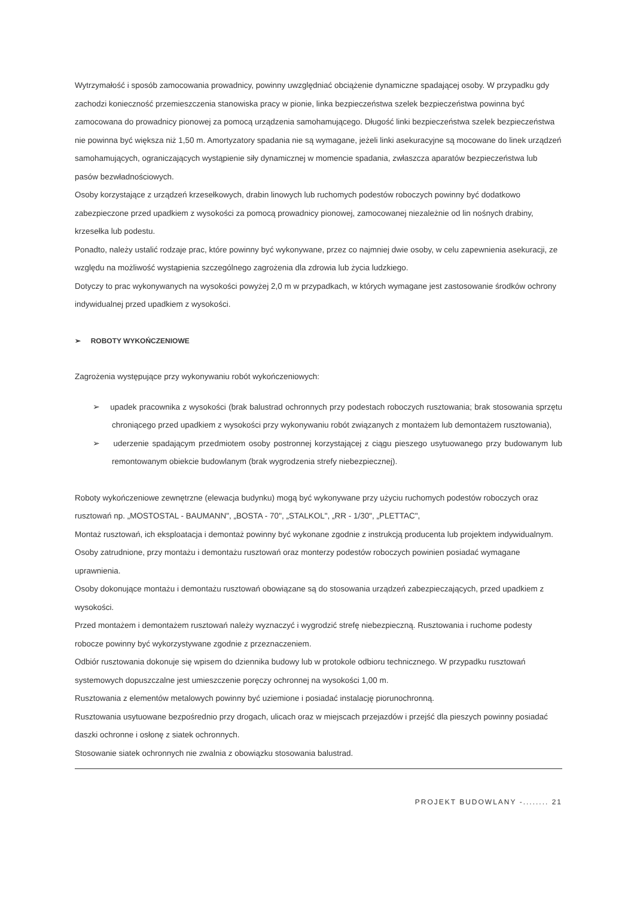Wytrzymałość i sposób zamocowania prowadnicy, powinny uwzględniać obciążenie dynamiczne spadającej osoby. W przypadku gdy zachodzi konieczność przemieszczenia stanowiska pracy w pionie, linka bezpieczeństwa szelek bezpieczeństwa powinna być zamocowana do prowadnicy pionowej za pomocą urządzenia samohamującego. Długość linki bezpieczeństwa szelek bezpieczeństwa nie powinna być większa niż 1,50 m. Amortyzatory spadania nie są wymagane, jeżeli linki asekuracyjne są mocowane do linek urządzeń samohamujących, ograniczających wystąpienie siły dynamicznej w momencie spadania, zwłaszcza aparatów bezpieczeństwa lub pasów bezwładnościowych.
Osoby korzystające z urządzeń krzesełkowych, drabin linowych lub ruchomych podestów roboczych powinny być dodatkowo zabezpieczone przed upadkiem z wysokości za pomocą prowadnicy pionowej, zamocowanej niezależnie od lin nośnych drabiny, krzesełka lub podestu.
Ponadto, należy ustalić rodzaje prac, które powinny być wykonywane, przez co najmniej dwie osoby, w celu zapewnienia asekuracji, ze względu na możliwość wystąpienia szczególnego zagrożenia dla zdrowia lub życia ludzkiego.
Dotyczy to prac wykonywanych na wysokości powyżej 2,0 m w przypadkach, w których wymagane jest zastosowanie środków ochrony indywidualnej przed upadkiem z wysokości.
➢ ROBOTY WYKOŃCZENIOWE
Zagrożenia występujące przy wykonywaniu robót wykończeniowych:
➢ upadek pracownika z wysokości (brak balustrad ochronnych przy podestach roboczych rusztowania; brak stosowania sprzętu chroniącego przed upadkiem z wysokości przy wykonywaniu robót związanych z montażem lub demontażem rusztowania),
➢ uderzenie spadającym przedmiotem osoby postronnej korzystającej z ciągu pieszego usytuowanego przy budowanym lub remontowanym obiekcie budowlanym (brak wygrodzenia strefy niebezpiecznej).
Roboty wykończeniowe zewnętrzne (elewacja budynku) mogą być wykonywane przy użyciu ruchomych podestów roboczych oraz rusztowań np. „MOSTOSTAL - BAUMANN", „BOSTA - 70", „STALKOL", „RR - 1/30", „PLETTAC",
Montaż rusztowań, ich eksploatacja i demontaż powinny być wykonane zgodnie z instrukcją producenta lub projektem indywidualnym.
Osoby zatrudnione, przy montażu i demontażu rusztowań oraz monterzy podestów roboczych powinien posiadać wymagane uprawnienia.
Osoby dokonujące montażu i demontażu rusztowań obowiązane są do stosowania urządzeń zabezpieczających, przed upadkiem z wysokości.
Przed montażem i demontażem rusztowań należy wyznaczyć i wygrodzić strefę niebezpieczną. Rusztowania i ruchome podesty robocze powinny być wykorzystywane zgodnie z przeznaczeniem.
Odbiór rusztowania dokonuje się wpisem do dziennika budowy lub w protokole odbioru technicznego. W przypadku rusztowań systemowych dopuszczalne jest umieszczenie poręczy ochronnej na wysokości 1,00 m.
Rusztowania z elementów metalowych powinny być uziemione i posiadać instalację piorunochronną.
Rusztowania usytuowane bezpośrednio przy drogach, ulicach oraz w miejscach przejazdów i przejść dla pieszych powinny posiadać daszki ochronne i osłonę z siatek ochronnych.
Stosowanie siatek ochronnych nie zwalnia z obowiązku stosowania balustrad.
PROJEKT BUDOWLANY -........ 21